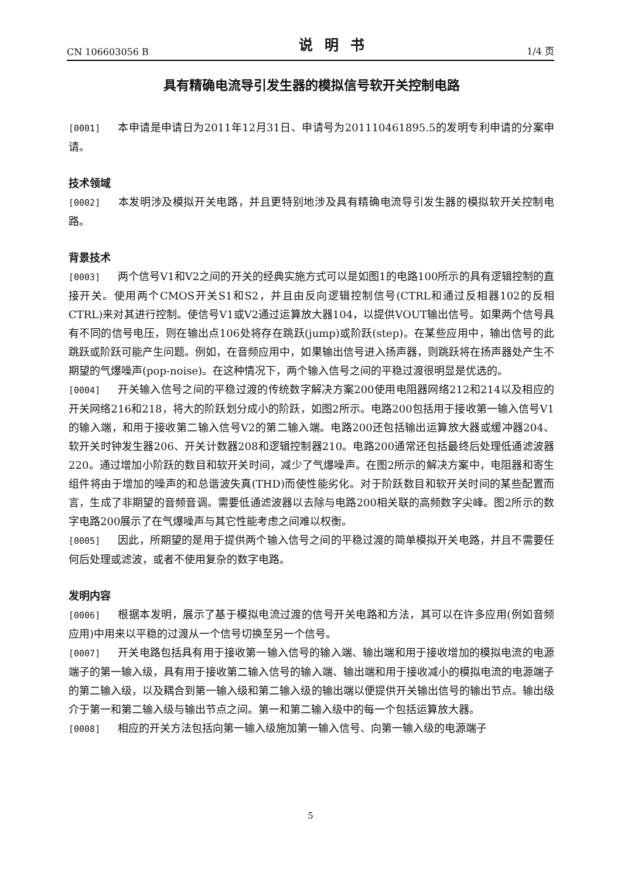CN 106603056 B 说明书 1/4 页
具有精确电流导引发生器的模拟信号软开关控制电路
[0001] 本申请是申请日为2011年12月31日、申请号为201110461895.5的发明专利申请的分案申请。
技术领域
[0002] 本发明涉及模拟开关电路，并且更特别地涉及具有精确电流导引发生器的模拟软开关控制电路。
背景技术
[0003] 两个信号V1和V2之间的开关的经典实施方式可以是如图1的电路100所示的具有逻辑控制的直接开关。使用两个CMOS开关S1和S2，并且由反向逻辑控制信号(CTRL和通过反相器102的反相CTRL)来对其进行控制。使信号V1或V2通过运算放大器104，以提供VOUT输出信号。如果两个信号具有不同的信号电压，则在输出点106处将存在跳跃(jump)或阶跃(step)。在某些应用中，输出信号的此跳跃或阶跃可能产生问题。例如，在音频应用中，如果输出信号进入扬声器，则跳跃将在扬声器处产生不期望的气爆噪声(pop-noise)。在这种情况下，两个输入信号之间的平稳过渡很明显是优选的。
[0004] 开关输入信号之间的平稳过渡的传统数字解决方案200使用电阻器网络212和214以及相应的开关网络216和218，将大的阶跃划分成小的阶跃，如图2所示。电路200包括用于接收第一输入信号V1的输入端，和用于接收第二输入信号V2的第二输入端。电路200还包括输出运算放大器或缓冲器204、软开关时钟发生器206、开关计数器208和逻辑控制器210。电路200通常还包括最终后处理低通滤波器220。通过增加小阶跃的数目和软开关时间，减少了气爆噪声。在图2所示的解决方案中，电阻器和寄生组件将由于增加的噪声的和总谐波失真(THD)而使性能劣化。对于阶跃数目和软开关时间的某些配置而言，生成了非期望的音频音调。需要低通滤波器以去除与电路200相关联的高频数字尖峰。图2所示的数字电路200展示了在气爆噪声与其它性能考虑之间难以权衡。
[0005] 因此，所期望的是用于提供两个输入信号之间的平稳过渡的简单模拟开关电路，并且不需要任何后处理或滤波，或者不使用复杂的数字电路。
发明内容
[0006] 根据本发明，展示了基于模拟电流过渡的信号开关电路和方法，其可以在许多应用(例如音频应用)中用来以平稳的过渡从一个信号切换至另一个信号。
[0007] 开关电路包括具有用于接收第一输入信号的输入端、输出端和用于接收增加的模拟电流的电源端子的第一输入级，具有用于接收第二输入信号的输入端、输出端和用于接收减小的模拟电流的电源端子的第二输入级，以及耦合到第一输入级和第二输入级的输出端以便提供开关输出信号的输出节点。输出级介于第一和第二输入级与输出节点之间。第一和第二输入级中的每一个包括运算放大器。
[0008] 相应的开关方法包括向第一输入级施加第一输入信号、向第一输入级的电源端子
5